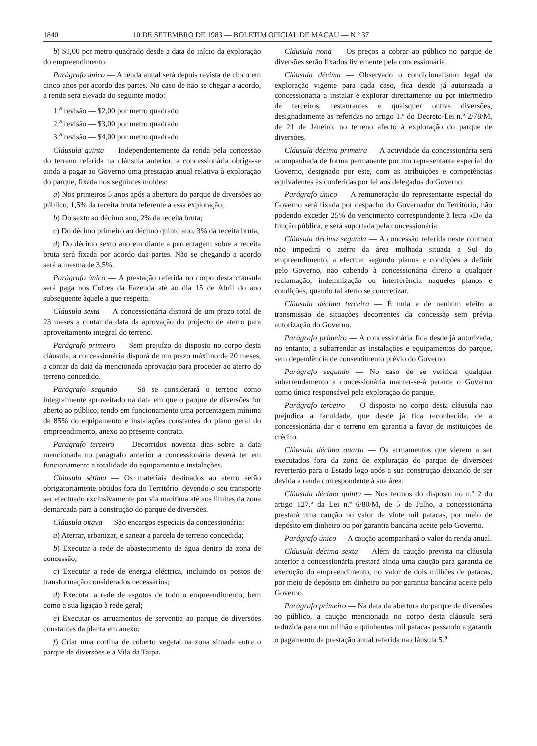1840 10 DE SETEMBRO DE 1983 — BOLETIM OFICIAL DE MACAU — N.º 37
b) $1,00 por metro quadrado desde a data do início da exploração do empreendimento.
Parágrafo único — A renda anual será depois revista de cinco em cinco anos por acordo das partes. No caso de não se chegar a acordo, a renda será elevada do seguinte modo:
1.<sup>a</sup> revisão — $2,00 por metro quadrado
2.<sup>a</sup> revisão — $3,00 por metro quadrado
3.<sup>a</sup> revisão — $4,00 por metro quadrado
Cláusula quinta — Independentemente da renda pela concessão do terreno referida na cláusula anterior, a concessionária obriga-se ainda a pagar ao Governo uma prestação anual relativa à exploração do parque, fixada nos seguintes moldes:
a) Nos primeiros 5 anos após a abertura do parque de diversões ao público, 1,5% da receita bruta referente a essa exploração;
b) Do sexto ao décimo ano, 2% da receita bruta;
c) Do décimo primeiro ao décimo quinto ano, 3% da receita bruta;
d) Do décimo sexto ano em diante a percentagem sobre a receita bruta será fixada por acordo das partes. Não se chegando a acordo será a mesma de 3,5%.
Parágrafo único — A prestação referida no corpo desta cláusula será paga nos Cofres da Fazenda até ao dia 15 de Abril do ano subsequente àquele a que respeita.
Cláusula sexta — A concessionária disporá de um prazo total de 23 meses a contar da data da aprovação do projecto de aterro para aproveitamento integral do terreno.
Parágrafo primeiro — Sem prejuízo do disposto no corpo desta cláusula, a concessionária disporá de um prazo máximo de 20 meses, a contar da data da mencionada aprovação para proceder ao aterro do terreno concedido.
Parágrafo segundo — Só se considerará o terreno como integralmente aproveitado na data em que o parque de diversões for aberto ao público, tendo em funcionamento uma percentagem mínima de 85% do equipamento e instalações constantes do plano geral do empreendimento, anexo ao presente contrato.
Parágrafo terceiro — Decorridos noventa dias sobre a data mencionada no parágrafo anterior a concessionária deverá ter em funcionamento a totalidade do equipamento e instalações.
Cláusula sétima — Os materiais destinados ao aterro serão obrigatoriamente obtidos fora do Território, devendo o seu transporte ser efectuado exclusivamente por via marítima até aos limites da zona demarcada para a construção do parque de diversões.
Cláusula oitava — São encargos especiais da concessionária:
a) Aterrar, urbanizar, e sanear a parcela de terreno concedida;
b) Executar a rede de abastecimento de água dentro da zona de concessão;
c) Executar a rede de energia eléctrica, incluindo os postos de transformação considerados necessários;
d) Executar a rede de esgotos de todo o empreendimento, bem como a sua ligação à rede geral;
e) Executar os arruamentos de serventia ao parque de diversões constantes da planta em anexo;
f) Criar uma cortina de coberto vegetal na zona situada entre o parque de diversões e a Vila da Taipa.
Cláusula nona — Os preços a cobrar ao público no parque de diversões serão fixados livremente pela concessionária.
Cláusula décima — Observado o condicionalismo legal da exploração vigente para cada caso, fica desde já autorizada a concessionária a instalar e explorar directamente ou por intermédio de terceiros, restaurantes e quaisquer outras diversões, designadamente as referidas no artigo 1.º do Decreto-Lei n.º 2/78/M, de 21 de Janeiro, no terreno afecto à exploração do parque de diversões.
Cláusula décima primeira — A actividade da concessionária será acompanhada de forma permanente por um representante especial do Governo, designado por este, com as atribuições e competências equivalentes às conferidas por lei aos delegados do Governo.
Parágrafo único — A remuneração do representante especial do Governo será fixada por despacho do Governador do Território, não podendo exceder 25% do vencimento correspondente à letra «D» da função pública, e será suportada pela concessionária.
Cláusula décima segunda — A concessão referida neste contrato não impedirá o aterro da área molhada situada a Sul do empreendimento, a efectuar segundo planos e condições a definir pelo Governo, não cabendo à concessionária direito a qualquer reclamação, indemnização ou interferência naqueles planos e condições, quando tal aterro se concretizar.
Cláusula décima terceira — É nula e de nenhum efeito a transmissão de situações decorrentes da concessão sem prévia autorização do Governo.
Parágrafo primeiro — A concessionária fica desde já autorizada, no entanto, a subarrendar as instalações e equipamentos do parque, sem dependência de consentimento prévio do Governo.
Parágrafo segundo — No caso de se verificar qualquer subarrendamento a concessionária manter-se-á perante o Governo como única responsável pela exploração do parque.
Parágrafo terceiro — O disposto no corpo desta cláusula não prejudica a faculdade, que desde já fica reconhecida, de a concessionária dar o terreno em garantia a favor de instituições de crédito.
Cláusula décima quarta — Os arruamentos que vierem a ser executados fora da zona de exploração do parque de diversões reverterão para o Estado logo após a sua construção deixando de ser devida a renda correspondente à sua área.
Cláusula décima quinta — Nos termos do disposto no n.º 2 do artigo 127.º da Lei n.º 6/80/M, de 5 de Julho, a concessionária prestará uma caução no valor de vinte mil patacas, por meio de depósito em dinheiro ou por garantia bancária aceite pelo Governo.
Parágrafo único — A caução acompanhará o valor da renda anual.
Cláusula décima sexta — Além da caução prevista na cláusula anterior a concessionária prestará ainda uma caução para garantia de execução do empreendimento, no valor de dois milhões de patacas, por meio de depósito em dinheiro ou por garantia bancária aceite pelo Governo.
Parágrafo primeiro — Na data da abertura do parque de diversões ao público, a caução mencionada no corpo desta cláusula será reduzida para um milhão e quinhentas mil patacas passando a garantir o pagamento da prestação anual referida na cláusula 5.<sup>a</sup>